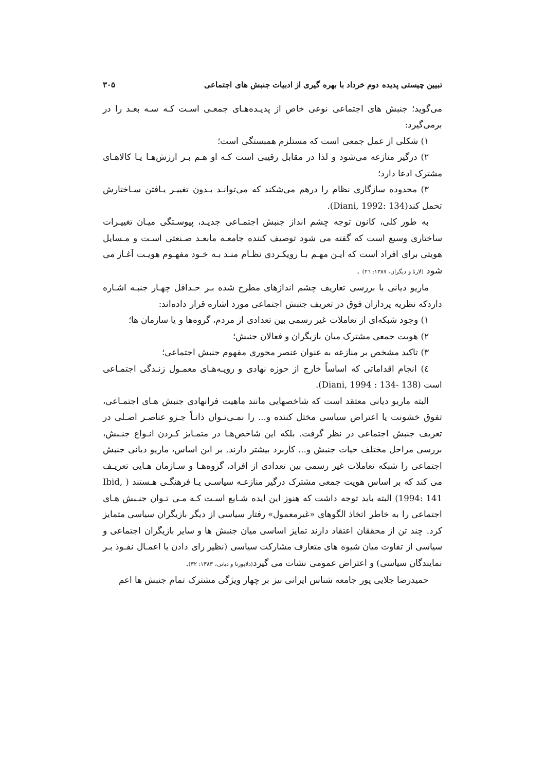تبیین چیستی پدیده دوم خرداد با بهره گیری از ادبیات جنبش های اجتماعی ۳۰۵
می‌گوید؛ جنبش های اجتماعی نوعی خاص از پدیـده‌هـای جمعـی اسـت کـه سـه بعـد را در برمی‌گیرد:
۱) شکلی از عمل جمعی است که مستلزم همبستگی است؛
۲) درگیر منازعه می‌شود و لذا در مقابل رقیبی است کـه او هـم بـر ارزش‌هـا یـا کالاهـای مشترک ادعا دارد؛
۳) محدوده سازگاری نظام را درهم می‌شکند که می‌توانـد بـدون تغییـر یـافتن سـاختارش تحمل کند(Diani, 1992: 134).
به طور کلی، کانون توجه چشم انداز جنبش اجتمـاعی جدیـد، پیوسـتگی میـان تغییـرات ساختاری وسیع است که گفته می شود توصیف کننده جامعـه مابعـد صـنعتی اسـت و مـسایل هویتی برای افراد است که ایـن مهـم بـا رویکـردی نظـام منـد بـه خـود مفهـوم هویـت آغـاز می شود (لارنا و دیگران، ۱۳۸۷: ۲٦) .
ماریو دیانی با بررسی تعاریف چشم اندازهای مطرح شده بـر حـداقل چهـار جنبـه اشـاره داردکه نظریه پردازان فوق در تعریف جنبش اجتماعی مورد اشاره قرار داده‌اند:
۱) وجود شبکه‌ای از تعاملات غیر رسمی بین تعدادی از مردم، گروه‌ها و یا سازمان ها؛
۲) هویت جمعی مشترک میان بازیگران و فعالان جنبش؛
۳) تاکید مشخص بر منازعه به عنوان عنصر محوری مفهوم جنبش اجتماعی؛
٤) انجام اقداماتی که اساساً خارج از حوزه نهادی و رویـه‌هـای معمـول زنـدگی اجتمـاعی است (Diani, 1994 : 134- 138).
البته ماریو دیانی معتقد است که شاخصهایی مانند ماهیت فرانهادی جنبش هـای اجتمـاعی، تفوق خشونت یا اعتراض سیاسی مختل کننده و... را نمـی‌تـوان ذاتـاً جـزو عناصـر اصـلی در تعریف جنبش اجتماعی در نظر گرفت. بلکه این شاخص‌هـا در متمـایز کـردن انـواع جنـبش، بررسی مراحل مختلف حیات جنبش و... کاربرد بیشتر دارند. بر این اساس، ماریو دیانی جنبش اجتماعی را شبکه تعاملات غیر رسمی بین تعدادی از افراد، گروه‌هـا و سـازمان هـایی تعریـف می کند که بر اساس هویت جمعی مشترک درگیر منازعـه سیاسـی یـا فرهنگـی هـستند ( Ibid, 1994: 141) البته باید توجه داشت که هنوز این ایده شـایع اسـت کـه مـی تـوان جنـبش هـای اجتماعی را به خاطر اتخاذ الگوهای «غیرمعمول» رفتار سیاسی از دیگر بازیگران سیاسی متمایز کرد. چند تن از محققان اعتقاد دارند تمایز اساسی میان جنبش ها و سایر بازیگران اجتماعی و سیاسی از تفاوت میان شیوه های متعارف مشارکت سیاسی (نظیر رای دادن یا اعمـال نفـوذ بـر نمایندگان سیاسی) و اعتراض عمومی نشات می گیرد(دلاپورتا و دیانی، ۱۳۸۳: ۳۲).
حمیدرضا جلایی پور جامعه شناس ایرانی نیز بر چهار ویژگی مشترک تمام جنبش ها اعم